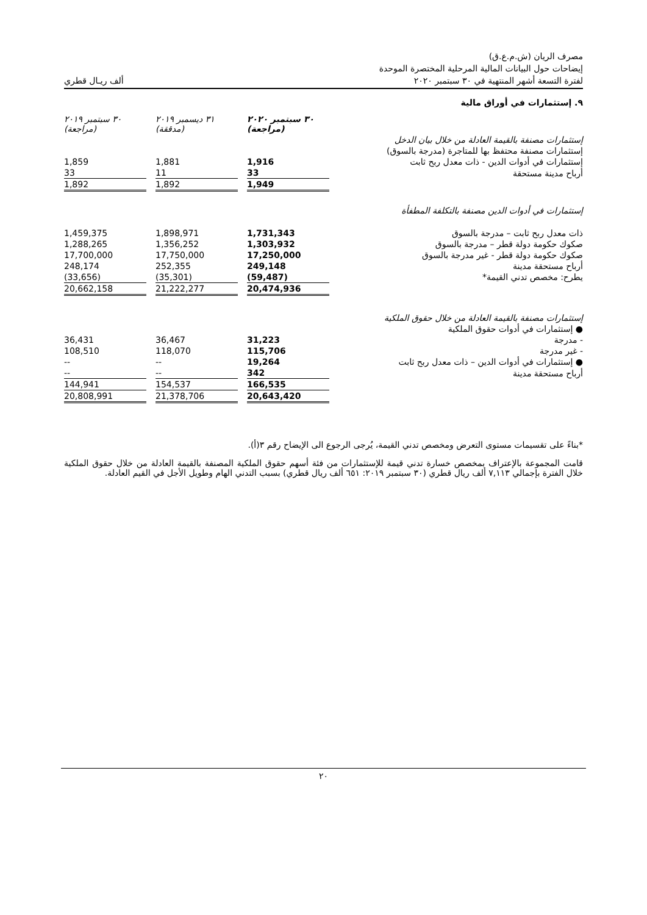مصرف الريان (ش.م.ع.ق)
إيضاحات حول البيانات المالية المرحلية المختصرة الموحدة
لفترة التسعة أشهر المنتهية في ٣٠ سبتمبر ٢٠٢٠ ألف ريـال قطري
٩. إستثمارات في أوراق مالية
| | ٣٠ سبتمبر ٢٠٢٠ (مراجعة) | | ٣١ ديسمبر ٢٠١٩ (مدققة) | | ٣٠ سبتمبر ٢٠١٩ (مراجعة) |
| --- | --- | --- | --- | --- | --- |
| إستثمارات مصنفة بالقيمة العادلة من خلال بيان الدخل | | | | | |
| إستثمارات مصنفة محتفظ بها للمتاجرة (مدرجة بالسوق) | | | | | |
| إستثمارات في أدوات الدين - ذات معدل ربح ثابت | 1,916 | | 1,881 | | 1,859 |
| أرباح مدينة مستحقة | 33 | | 11 | | 33 |
| | 1,949 | | 1,892 | | 1,892 |
| إستثمارات في أدوات الدين مصنفة بالتكلفة المطفأة | | | | | |
| ذات معدل ربح ثابت – مدرجة بالسوق | 1,731,343 | | 1,898,971 | | 1,459,375 |
| صكوك حكومة دولة قطر – مدرجة بالسوق | 1,303,932 | | 1,356,252 | | 1,288,265 |
| صكوك حكومة دولة قطر - غير مدرجة بالسوق | 17,250,000 | | 17,750,000 | | 17,700,000 |
| أرباح مستحقة مدينة | 249,148 | | 252,355 | | 248,174 |
| يطرح: مخصص تدني القيمة* | (59,487) | | (35,301) | | (33,656) |
| | 20,474,936 | | 21,222,277 | | 20,662,158 |
| إستثمارات مصنفة بالقيمة العادلة من خلال حقوق الملكية | | | | | |
| ● إستثمارات في أدوات حقوق الملكية | | | | | |
| - مدرجة | 31,223 | | 36,467 | | 36,431 |
| - غير مدرجة | 115,706 | | 118,070 | | 108,510 |
| ● إستثمارات في أدوات الدين – ذات معدل ربح ثابت | 19,264 | | -- | | -- |
| أرباح مستحقة مدينة | 342 | | -- | | -- |
| | 166,535 | | 154,537 | | 144,941 |
| | 20,643,420 | | 21,378,706 | | 20,808,991 |
*بناءً على تقسيمات مستوى التعرض ومخصص تدني القيمة، يُرجى الرجوع الى الإيضاح رقم ٣(أ).
قامت المجموعة بالإعتراف بمخصص خسارة تدني قيمة للإستثمارات من فئة أسهم حقوق الملكية المصنفة بالقيمة العادلة من خلال حقوق الملكية خلال الفترة بإجمالي ٧,١١٣ ألف ريال قطري (٣٠ سبتمبر ٢٠١٩: ٦٥١ ألف ريال قطري) بسبب التدني الهام وطويل الأجل في القيم العادلة.
٢٠